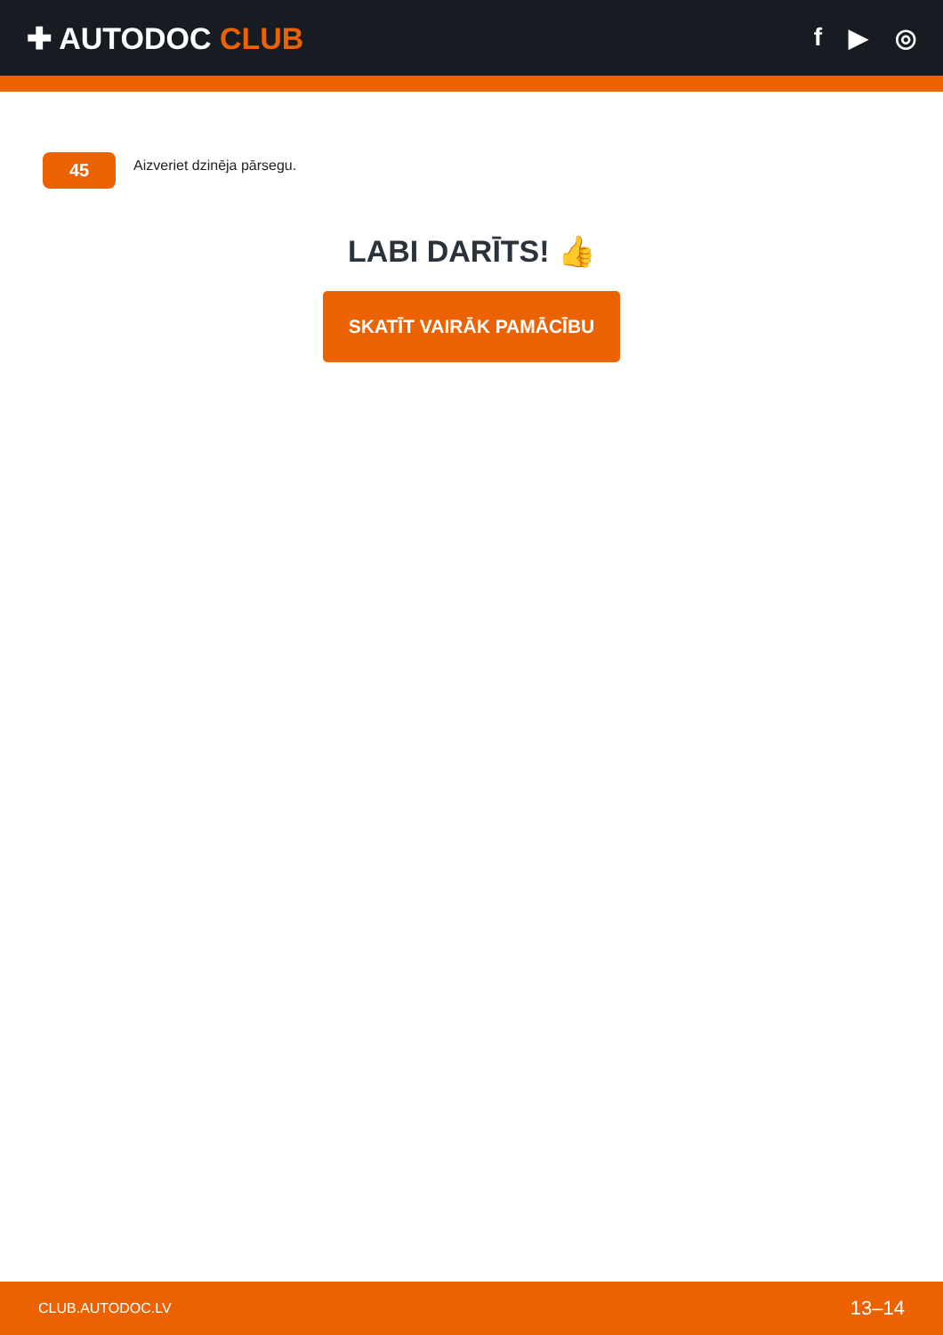✚ AUTODOC CLUB
f ▶ ◎
45
Aizveriet dzinēja pārsegu.
LABI DARĪTS! 👍
SKATĪT VAIRĀK PAMĀCĪBU
CLUB.AUTODOC.LV 13–14